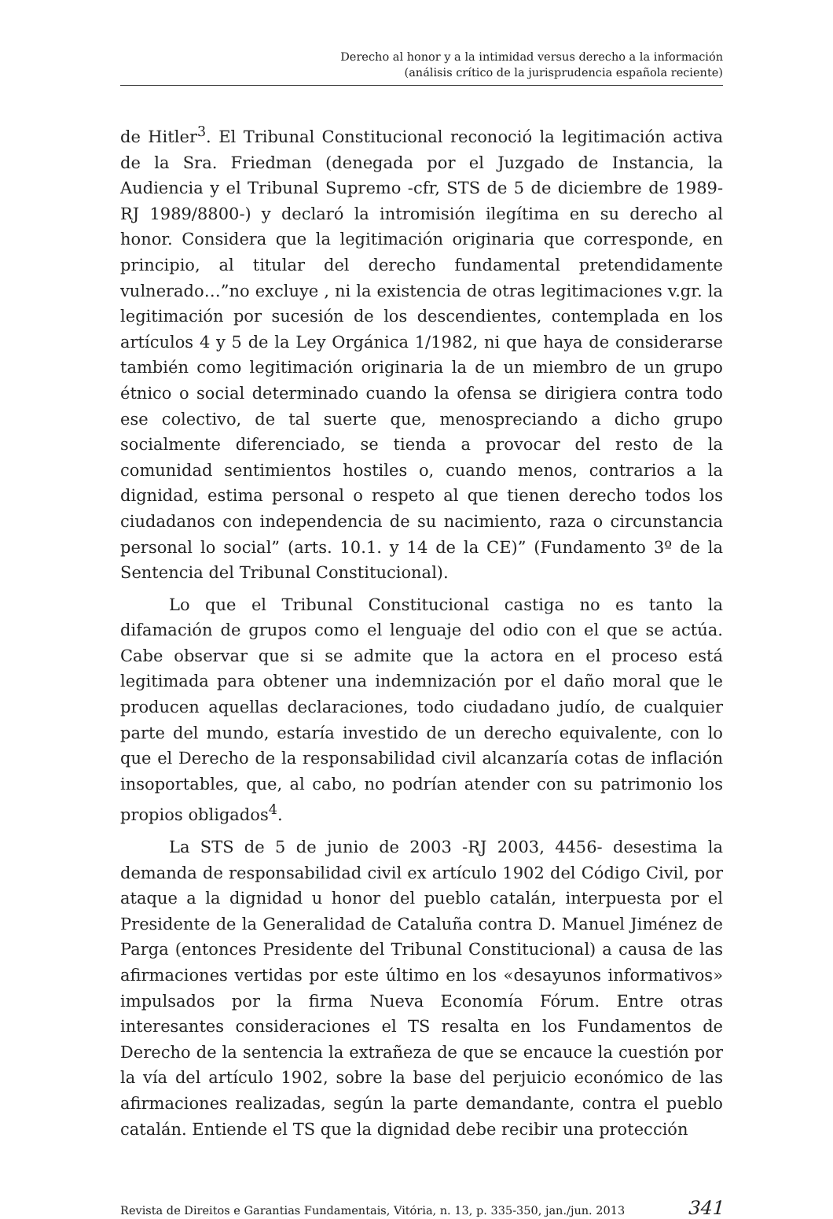Derecho al honor y a la intimidad versus derecho a la información
(análisis crítico de la jurisprudencia española reciente)
de Hitler<sup>3</sup>. El Tribunal Constitucional reconoció la legitimación activa de la Sra. Friedman (denegada por el Juzgado de Instancia, la Audiencia y el Tribunal Supremo -cfr, STS de 5 de diciembre de 1989- RJ 1989/8800-) y declaró la intromisión ilegítima en su derecho al honor. Considera que la legitimación originaria que corresponde, en principio, al titular del derecho fundamental pretendidamente vulnerado…”no excluye , ni la existencia de otras legitimaciones v.gr. la legitimación por sucesión de los descendientes, contemplada en los artículos 4 y 5 de la Ley Orgánica 1/1982, ni que haya de considerarse también como legitimación originaria la de un miembro de un grupo étnico o social determinado cuando la ofensa se dirigiera contra todo ese colectivo, de tal suerte que, menospreciando a dicho grupo socialmente diferenciado, se tienda a provocar del resto de la comunidad sentimientos hostiles o, cuando menos, contrarios a la dignidad, estima personal o respeto al que tienen derecho todos los ciudadanos con independencia de su nacimiento, raza o circunstancia personal lo social” (arts. 10.1. y 14 de la CE)” (Fundamento 3º de la Sentencia del Tribunal Constitucional).
Lo que el Tribunal Constitucional castiga no es tanto la difamación de grupos como el lenguaje del odio con el que se actúa. Cabe observar que si se admite que la actora en el proceso está legitimada para obtener una indemnización por el daño moral que le producen aquellas declaraciones, todo ciudadano judío, de cualquier parte del mundo, estaría investido de un derecho equivalente, con lo que el Derecho de la responsabilidad civil alcanzaría cotas de inflación insoportables, que, al cabo, no podrían atender con su patrimonio los propios obligados<sup>4</sup>.
La STS de 5 de junio de 2003 -RJ 2003, 4456- desestima la demanda de responsabilidad civil ex artículo 1902 del Código Civil, por ataque a la dignidad u honor del pueblo catalán, interpuesta por el Presidente de la Generalidad de Cataluña contra D. Manuel Jiménez de Parga (entonces Presidente del Tribunal Constitucional) a causa de las afirmaciones vertidas por este último en los «desayunos informativos» impulsados por la firma Nueva Economía Fórum. Entre otras interesantes consideraciones el TS resalta en los Fundamentos de Derecho de la sentencia la extrañeza de que se encauce la cuestión por la vía del artículo 1902, sobre la base del perjuicio económico de las afirmaciones realizadas, según la parte demandante, contra el pueblo catalán. Entiende el TS que la dignidad debe recibir una protección
Revista de Direitos e Garantias Fundamentais, Vitória, n. 13, p. 335-350, jan./jun. 2013 341